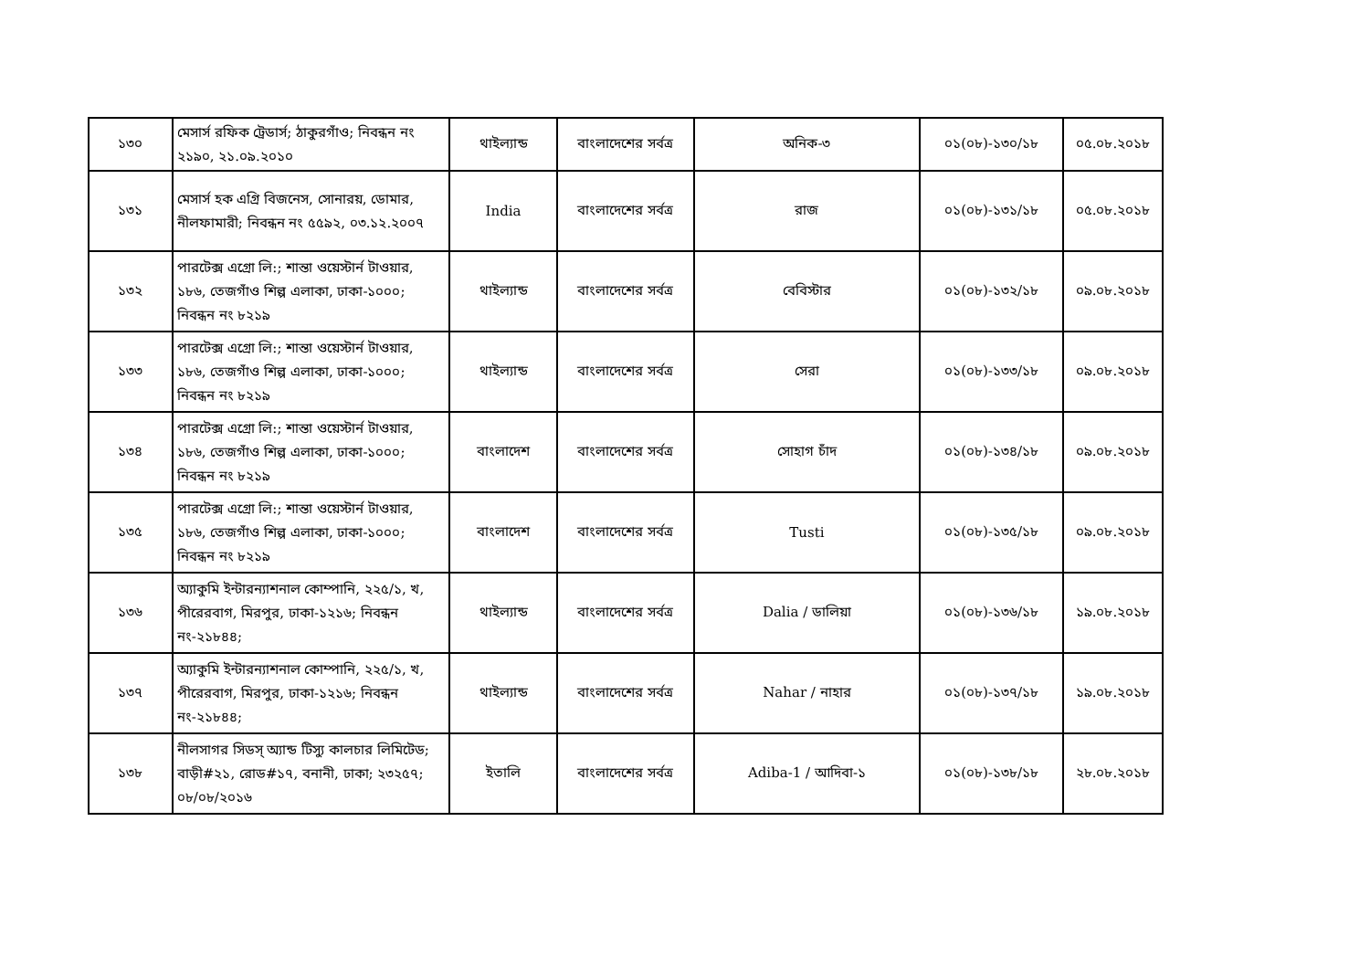| ১৩০ | মেসার্স রফিক ট্রেডার্স; ঠাকুরগাঁও; নিবন্ধন নং ২১৯০, ২১.০৯.২০১০ | থাইল্যান্ড | বাংলাদেশের সর্বত্র | অনিক-৩ | ০১(০৮)-১৩০/১৮ | ০৫.০৮.২০১৮ |
| ১৩১ | মেসার্স হক এগ্রি বিজনেস, সোনারয়, ডোমার, নীলফামারী; নিবন্ধন নং ৫৫৯২, ০৩.১২.২০০৭ | India | বাংলাদেশের সর্বত্র | রাজ | ০১(০৮)-১৩১/১৮ | ০৫.০৮.২০১৮ |
| ১৩২ | পারটেক্স এগ্রো লি:; শান্তা ওয়েস্টার্ন টাওয়ার, ১৮৬, তেজগাঁও শিল্প এলাকা, ঢাকা-১০০০; নিবন্ধন নং ৮২১৯ | থাইল্যান্ড | বাংলাদেশের সর্বত্র | বেবিস্টার | ০১(০৮)-১৩২/১৮ | ০৯.০৮.২০১৮ |
| ১৩৩ | পারটেক্স এগ্রো লি:; শান্তা ওয়েস্টার্ন টাওয়ার, ১৮৬, তেজগাঁও শিল্প এলাকা, ঢাকা-১০০০; নিবন্ধন নং ৮২১৯ | থাইল্যান্ড | বাংলাদেশের সর্বত্র | সেরা | ০১(০৮)-১৩৩/১৮ | ০৯.০৮.২০১৮ |
| ১৩৪ | পারটেক্স এগ্রো লি:; শান্তা ওয়েস্টার্ন টাওয়ার, ১৮৬, তেজগাঁও শিল্প এলাকা, ঢাকা-১০০০; নিবন্ধন নং ৮২১৯ | বাংলাদেশ | বাংলাদেশের সর্বত্র | সোহাগ চাঁদ | ০১(০৮)-১৩৪/১৮ | ০৯.০৮.২০১৮ |
| ১৩৫ | পারটেক্স এগ্রো লি:; শান্তা ওয়েস্টার্ন টাওয়ার, ১৮৬, তেজগাঁও শিল্প এলাকা, ঢাকা-১০০০; নিবন্ধন নং ৮২১৯ | বাংলাদেশ | বাংলাদেশের সর্বত্র | Tusti | ০১(০৮)-১৩৫/১৮ | ০৯.০৮.২০১৮ |
| ১৩৬ | অ্যাকুমি ইন্টারন্যাশনাল কোম্পানি, ২২৫/১, খ, পীরেরবাগ, মিরপুর, ঢাকা-১২১৬; নিবন্ধন নং-২১৮৪৪; | থাইল্যান্ড | বাংলাদেশের সর্বত্র | Dalia / ডালিয়া | ০১(০৮)-১৩৬/১৮ | ১৯.০৮.২০১৮ |
| ১৩৭ | অ্যাকুমি ইন্টারন্যাশনাল কোম্পানি, ২২৫/১, খ, পীরেরবাগ, মিরপুর, ঢাকা-১২১৬; নিবন্ধন নং-২১৮৪৪; | থাইল্যান্ড | বাংলাদেশের সর্বত্র | Nahar / নাহার | ০১(০৮)-১৩৭/১৮ | ১৯.০৮.২০১৮ |
| ১৩৮ | নীলসাগর সিডস্ অ্যান্ড টিস্যু কালচার লিমিটেড; বাড়ী#২১, রোড#১৭, বনানী, ঢাকা; ২৩২৫৭; ০৮/০৮/২০১৬ | ইতালি | বাংলাদেশের সর্বত্র | Adiba-1 / আদিবা-১ | ০১(০৮)-১৩৮/১৮ | ২৮.০৮.২০১৮ |